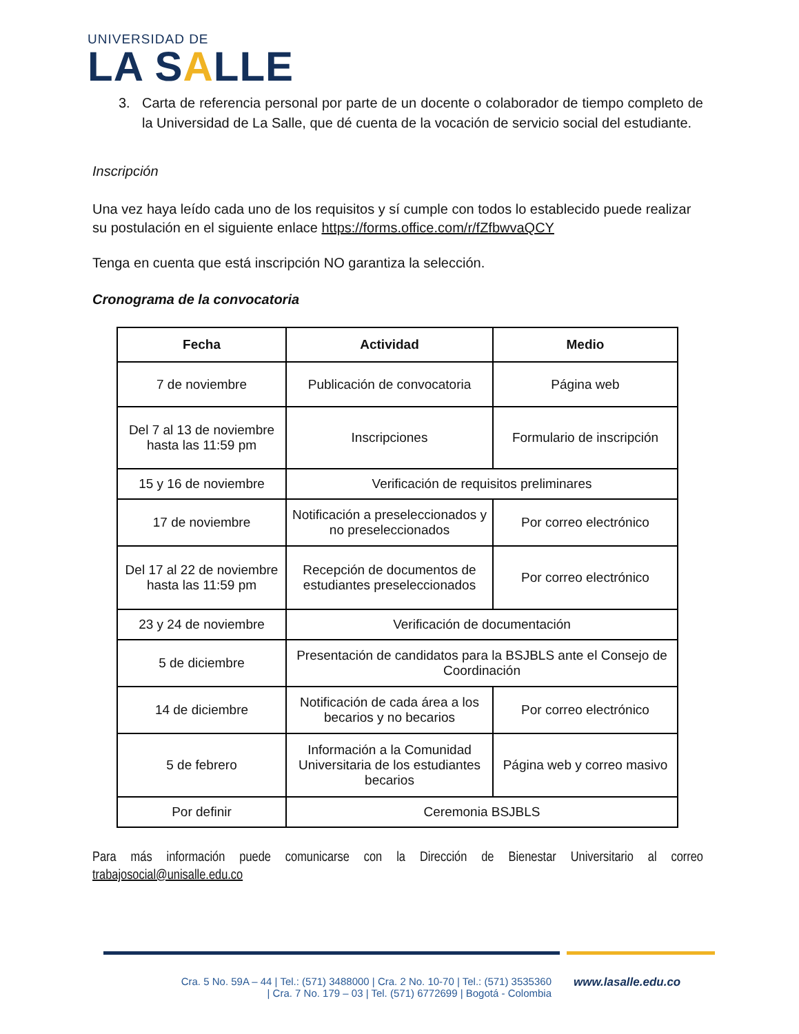UNIVERSIDAD DE
LA SALLE
3. Carta de referencia personal por parte de un docente o colaborador de tiempo completo de la Universidad de La Salle, que dé cuenta de la vocación de servicio social del estudiante.
Inscripción
Una vez haya leído cada uno de los requisitos y sí cumple con todos lo establecido puede realizar su postulación en el siguiente enlace https://forms.office.com/r/fZfbwvaQCY
Tenga en cuenta que está inscripción NO garantiza la selección.
Cronograma de la convocatoria
| Fecha | Actividad | Medio |
| --- | --- | --- |
| 7 de noviembre | Publicación de convocatoria | Página web |
| Del 7 al 13 de noviembre hasta las 11:59 pm | Inscripciones | Formulario de inscripción |
| 15 y 16 de noviembre | Verificación de requisitos preliminares | |
| 17 de noviembre | Notificación a preseleccionados y no preseleccionados | Por correo electrónico |
| Del 17 al 22 de noviembre hasta las 11:59 pm | Recepción de documentos de estudiantes preseleccionados | Por correo electrónico |
| 23 y 24 de noviembre | Verificación de documentación | |
| 5 de diciembre | Presentación de candidatos para la BSJBLS ante el Consejo de Coordinación | |
| 14 de diciembre | Notificación de cada área a los becarios y no becarios | Por correo electrónico |
| 5 de febrero | Información a la Comunidad Universitaria de los estudiantes becarios | Página web y correo masivo |
| Por definir | Ceremonia BSJBLS | |
Para más información puede comunicarse con la Dirección de Bienestar Universitario al correo trabajosocial@unisalle.edu.co
Cra. 5 No. 59A – 44 | Tel.: (571) 3488000 | Cra. 2 No. 10-70 | Tel.: (571) 3535360
| Cra. 7 No. 179 – 03 | Tel. (571) 6772699 | Bogotá - Colombia
www.lasalle.edu.co